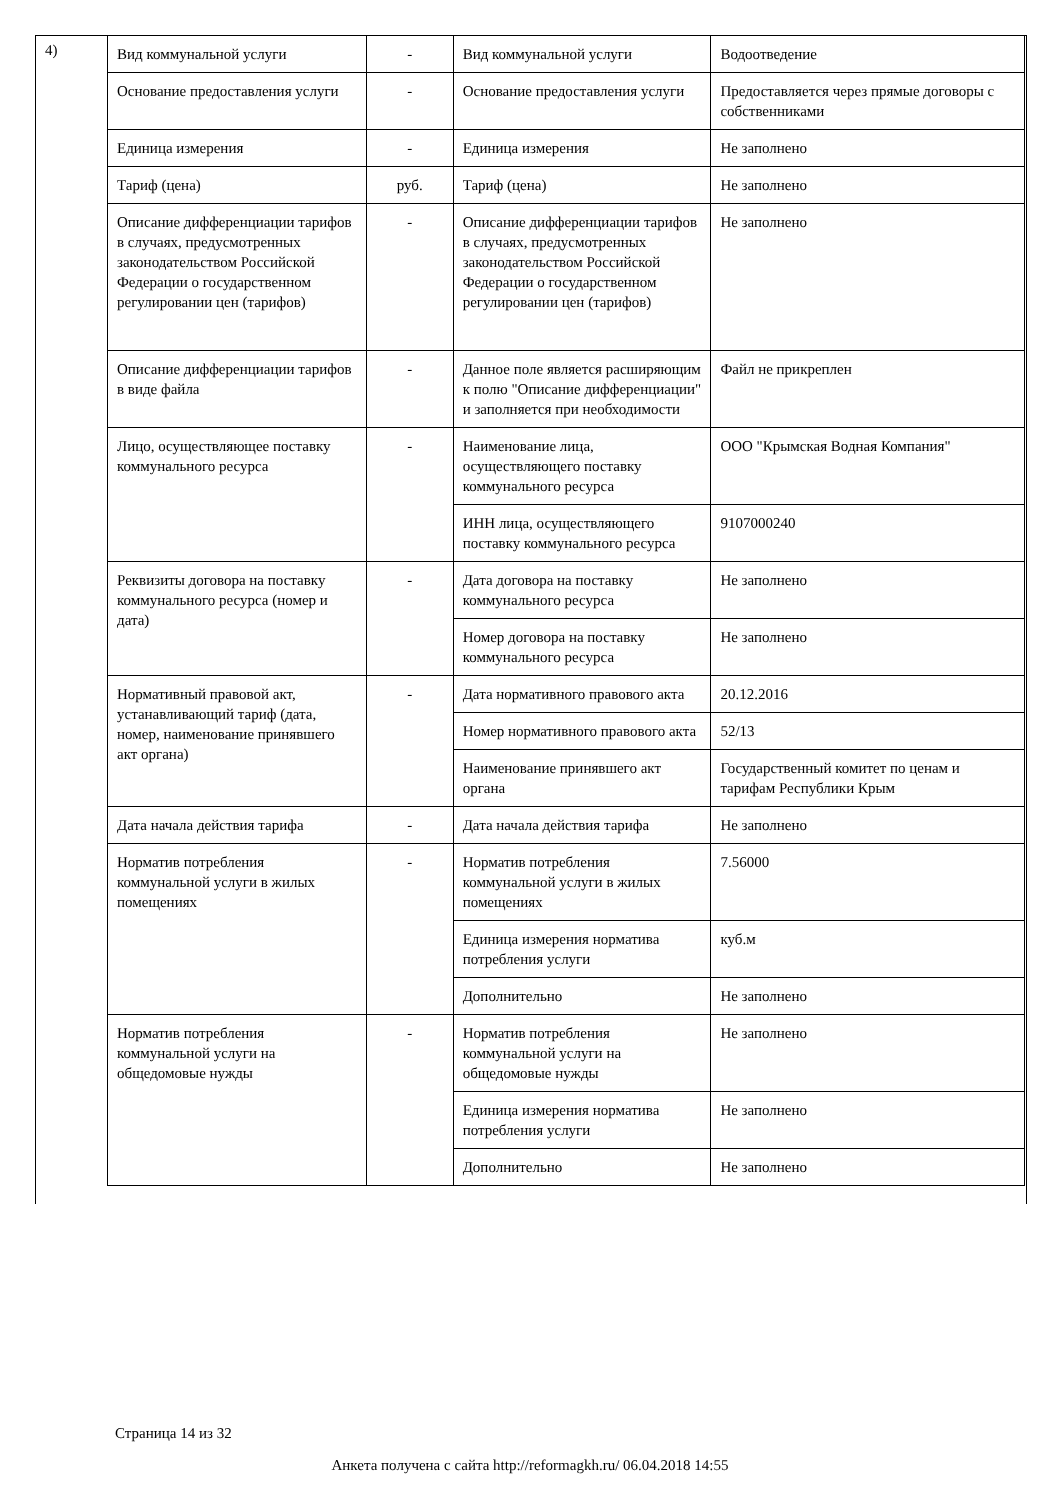4)
| Вид коммунальной услуги | - | Вид коммунальной услуги | Водоотведение |
| Основание предоставления услуги | - | Основание предоставления услуги | Предоставляется через прямые договоры с собственниками |
| Единица измерения | - | Единица измерения | Не заполнено |
| Тариф (цена) | руб. | Тариф (цена) | Не заполнено |
| Описание дифференциации тарифов в случаях, предусмотренных законодательством Российской Федерации о государственном регулировании цен (тарифов) | - | Описание дифференциации тарифов в случаях, предусмотренных законодательством Российской Федерации о государственном регулировании цен (тарифов) | Не заполнено |
| Описание дифференциации тарифов в виде файла | - | Данное поле является расширяющим к полю "Описание дифференциации" и заполняется при необходимости | Файл не прикреплен |
| Лицо, осуществляющее поставку коммунального ресурса | - | Наименование лица, осуществляющего поставку коммунального ресурса | ООО "Крымская Водная Компания" |
| | | ИНН лица, осуществляющего поставку коммунального ресурса | 9107000240 |
| Реквизиты договора на поставку коммунального ресурса (номер и дата) | - | Дата договора на поставку коммунального ресурса | Не заполнено |
| | | Номер договора на поставку коммунального ресурса | Не заполнено |
| Нормативный правовой акт, устанавливающий тариф (дата, номер, наименование принявшего акт органа) | - | Дата нормативного правового акта | 20.12.2016 |
| | | Номер нормативного правового акта | 52/13 |
| | | Наименование принявшего акт органа | Государственный комитет по ценам и тарифам Республики Крым |
| Дата начала действия тарифа | - | Дата начала действия тарифа | Не заполнено |
| Норматив потребления коммунальной услуги в жилых помещениях | - | Норматив потребления коммунальной услуги в жилых помещениях | 7.56000 |
| | | Единица измерения норматива потребления услуги | куб.м |
| | | Дополнительно | Не заполнено |
| Норматив потребления коммунальной услуги на общедомовые нужды | - | Норматив потребления коммунальной услуги на общедомовые нужды | Не заполнено |
| | | Единица измерения норматива потребления услуги | Не заполнено |
| | | Дополнительно | Не заполнено |
Страница 14 из 32
Анкета получена с сайта http://reformagkh.ru/ 06.04.2018 14:55